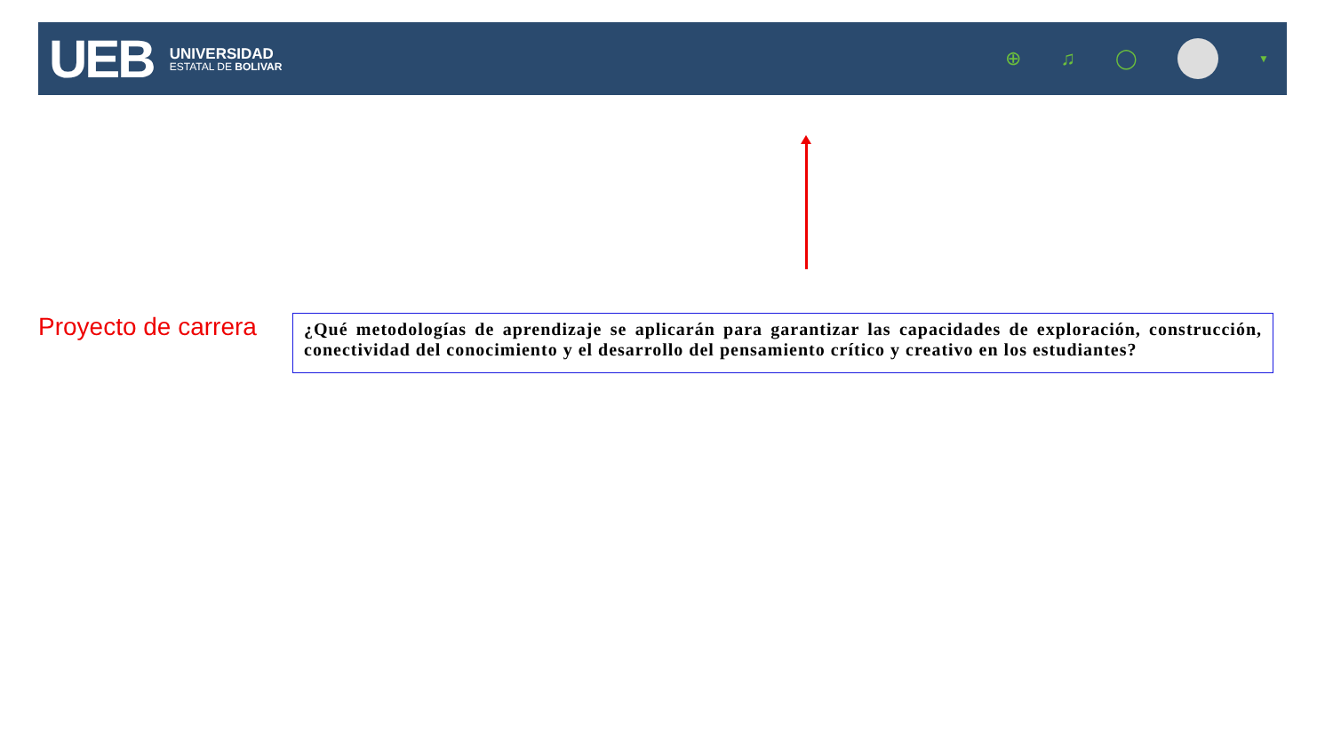UEB
UNIVERSIDAD
ESTATAL DE BOLIVAR
⊕ ♫ ◯
▼
Proyecto de carrera
¿Qué metodologías de aprendizaje se aplicarán para garantizar las capacidades de exploración, construcción, conectividad del conocimiento y el desarrollo del pensamiento crítico y creativo en los estudiantes?